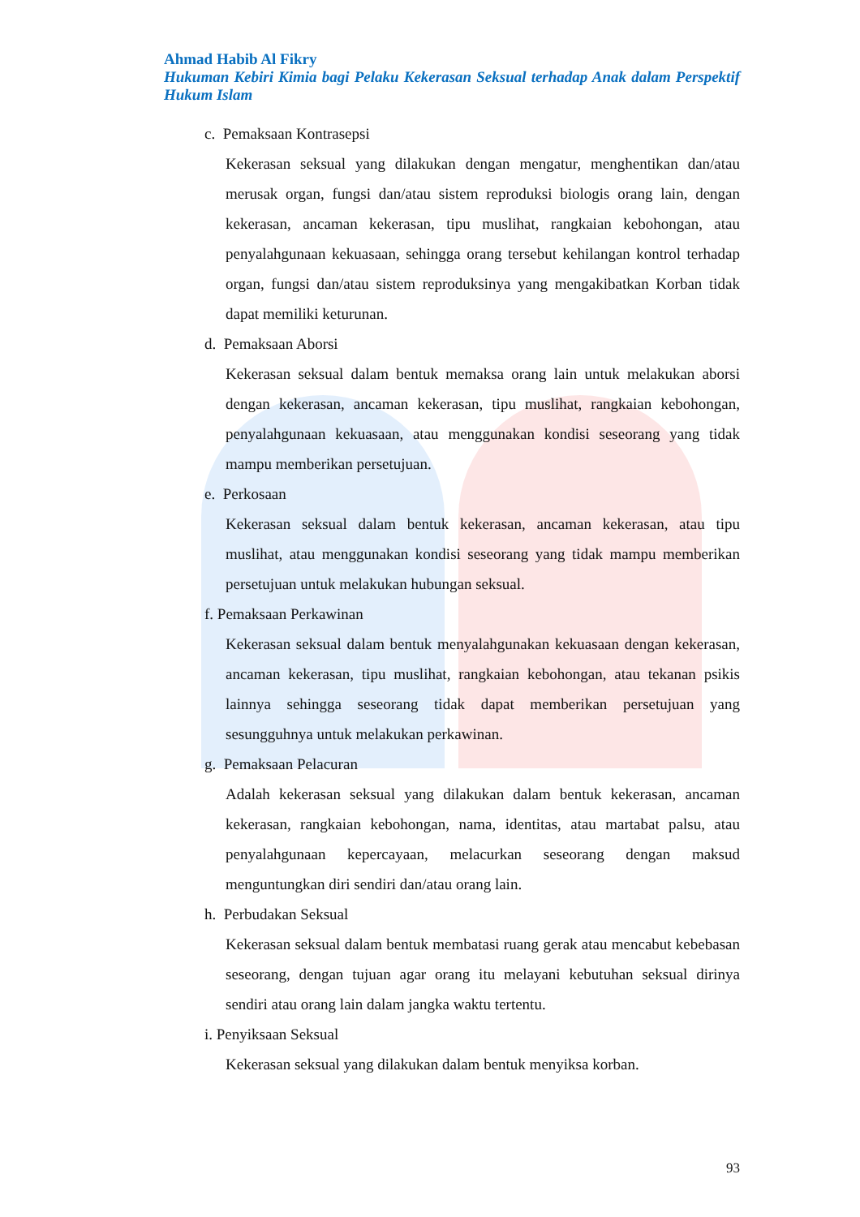Ahmad Habib Al Fikry
Hukuman Kebiri Kimia bagi Pelaku Kekerasan Seksual terhadap Anak dalam Perspektif Hukum Islam
c. Pemaksaan Kontrasepsi
Kekerasan seksual yang dilakukan dengan mengatur, menghentikan dan/atau merusak organ, fungsi dan/atau sistem reproduksi biologis orang lain, dengan kekerasan, ancaman kekerasan, tipu muslihat, rangkaian kebohongan, atau penyalahgunaan kekuasaan, sehingga orang tersebut kehilangan kontrol terhadap organ, fungsi dan/atau sistem reproduksinya yang mengakibatkan Korban tidak dapat memiliki keturunan.
d. Pemaksaan Aborsi
Kekerasan seksual dalam bentuk memaksa orang lain untuk melakukan aborsi dengan kekerasan, ancaman kekerasan, tipu muslihat, rangkaian kebohongan, penyalahgunaan kekuasaan, atau menggunakan kondisi seseorang yang tidak mampu memberikan persetujuan.
e. Perkosaan
Kekerasan seksual dalam bentuk kekerasan, ancaman kekerasan, atau tipu muslihat, atau menggunakan kondisi seseorang yang tidak mampu memberikan persetujuan untuk melakukan hubungan seksual.
f. Pemaksaan Perkawinan
Kekerasan seksual dalam bentuk menyalahgunakan kekuasaan dengan kekerasan, ancaman kekerasan, tipu muslihat, rangkaian kebohongan, atau tekanan psikis lainnya sehingga seseorang tidak dapat memberikan persetujuan yang sesungguhnya untuk melakukan perkawinan.
g. Pemaksaan Pelacuran
Adalah kekerasan seksual yang dilakukan dalam bentuk kekerasan, ancaman kekerasan, rangkaian kebohongan, nama, identitas, atau martabat palsu, atau penyalahgunaan kepercayaan, melacurkan seseorang dengan maksud menguntungkan diri sendiri dan/atau orang lain.
h. Perbudakan Seksual
Kekerasan seksual dalam bentuk membatasi ruang gerak atau mencabut kebebasan seseorang, dengan tujuan agar orang itu melayani kebutuhan seksual dirinya sendiri atau orang lain dalam jangka waktu tertentu.
i. Penyiksaan Seksual
Kekerasan seksual yang dilakukan dalam bentuk menyiksa korban.
93